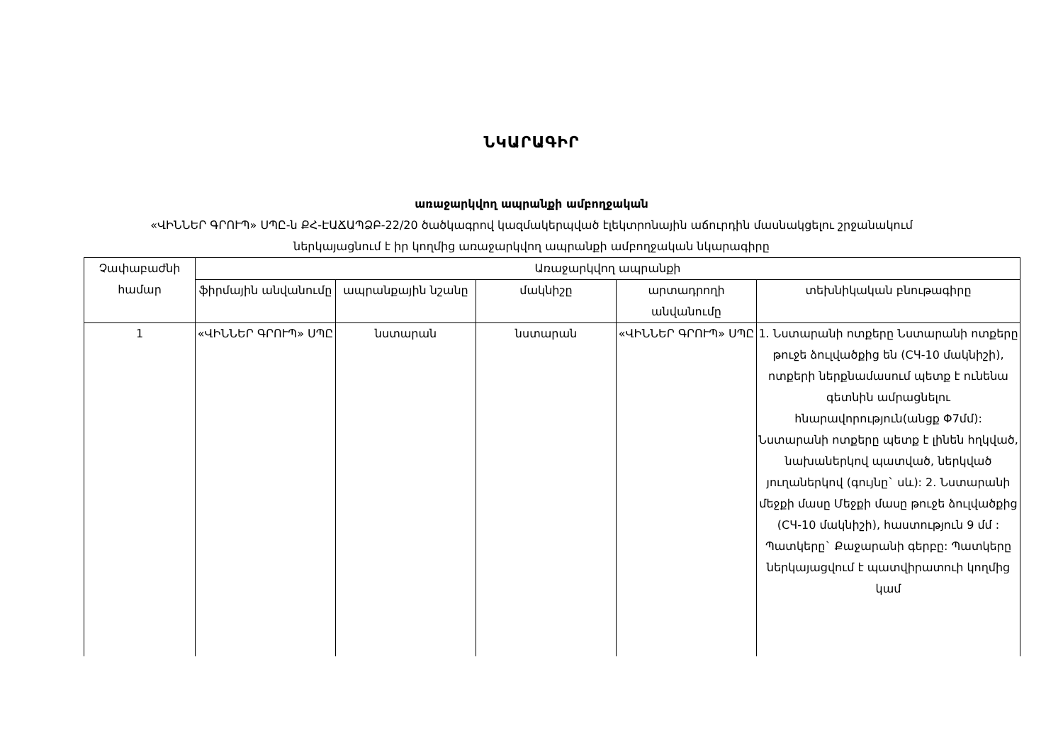ՆԿԱՐԱԳԻՐ
առաջարկվող ապրանքի ամբողջական
«ՎԻՆՆԵՐ ԳՐՈՒՊ» ՍՊԸ-ն ՔՀ-ԷԱՃԱՊՁԲ-22/20 ծածկագրով կազմակերպված էլեկտրոնային աճուրդին մասնակցելու շրջանակում
ներկայացնում է իր կողմից առաջարկվող ապրանքի ամբողջական նկարագիրը
| Չափաբաժնի համար | Առաջարկվող ապրանքի | | | | |
| --- | --- | --- | --- | --- | --- |
| | ֆիրմային անվանումը | ապրանքային նշանը | մակնիշը | արտադրողի անվանումը | տեխնիկական բնութագիրը |
| 1 | «ՎԻՆՆԵՐ ԳՐՈՒՊ» ՍՊԸ | նստարան | նստարան | «ՎԻՆՆԵՐ ԳՐՈՒՊ» ՍՊԸ | 1. Նստարանի ոտքերը Նստարանի ոտքերը թուջե ձուլվածքից են (СЧ-10 մակնիշի), ոտքերի ներքնամասում պետք է ունենա գետնին ամրացնելու հնարավորություն(անցք Φ7մմ): Նստարանի ոտքերը պետք է լինեն հղկված, նախաներկով պատված, ներկված յուղաներկով (գույնը` սև): 2. Նստարանի մեջքի մասը Մեջքի մասը թուջե ձուլվածքից (СЧ-10 մակնիշի), հաստություն 9 մմ : Պատկերը` Քաջարանի գերբը: Պատկերը ներկայացվում է պատվիրատուի կողմից կամ |